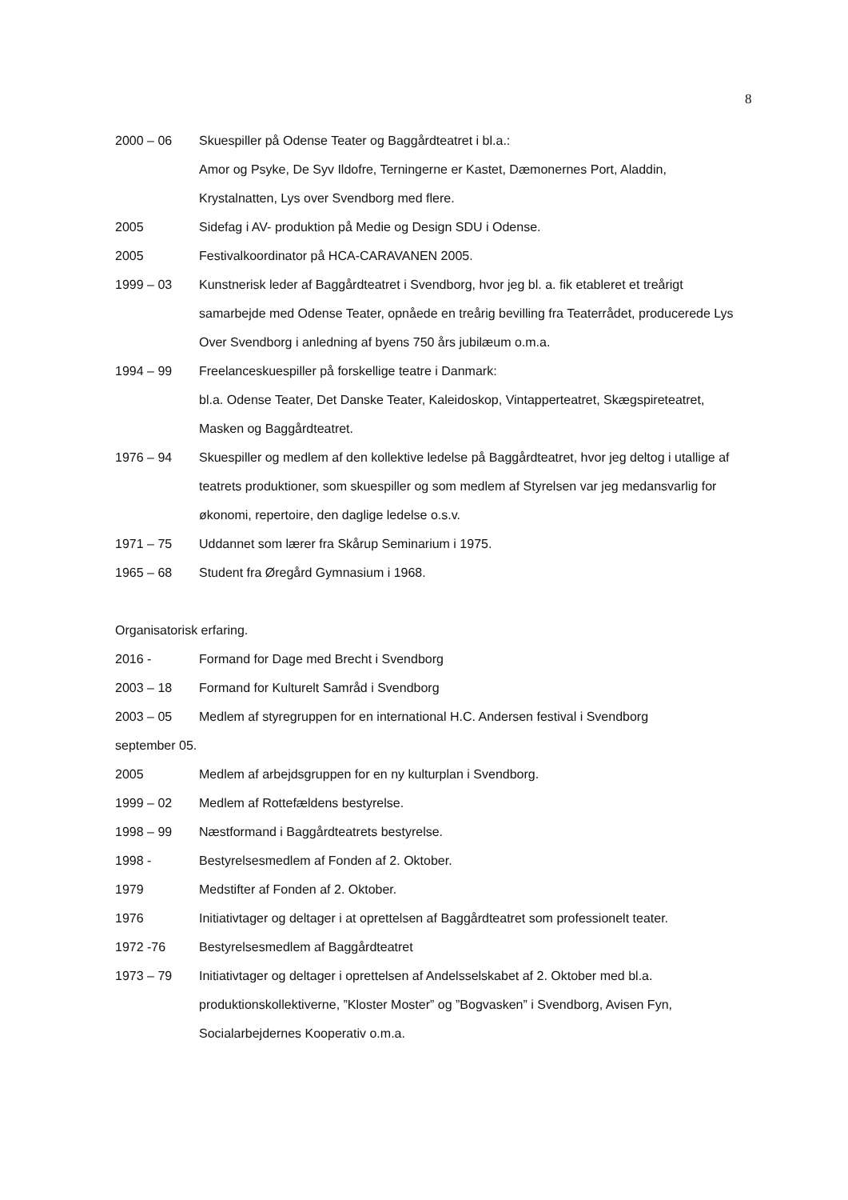8
2000 – 06 Skuespiller på Odense Teater og Baggårdteatret i bl.a.:
Amor og Psyke, De Syv Ildofre, Terningerne er Kastet, Dæmonernes Port, Aladdin, Krystalnatten, Lys over Svendborg med flere.
2005 Sidefag i AV- produktion på Medie og Design SDU i Odense.
2005 Festivalkoordinator på HCA-CARAVANEN 2005.
1999 – 03 Kunstnerisk leder af Baggårdteatret i Svendborg, hvor jeg bl. a. fik etableret et treårigt samarbejde med Odense Teater, opnåede en treårig bevilling fra Teaterrådet, producerede Lys Over Svendborg i anledning af byens 750 års jubilæum o.m.a.
1994 – 99 Freelanceskuespiller på forskellige teatre i Danmark:
bl.a. Odense Teater, Det Danske Teater, Kaleidoskop, Vintapperteatret, Skægspireteatret, Masken og Baggårdteatret.
1976 – 94 Skuespiller og medlem af den kollektive ledelse på Baggårdteatret, hvor jeg deltog i utallige af teatrets produktioner, som skuespiller og som medlem af Styrelsen var jeg medansvarlig for økonomi, repertoire, den daglige ledelse o.s.v.
1971 – 75 Uddannet som lærer fra Skårup Seminarium i 1975.
1965 – 68 Student fra Øregård Gymnasium i 1968.
Organisatorisk erfaring.
2016 - Formand for Dage med Brecht i Svendborg
2003 – 18 Formand for Kulturelt Samråd i Svendborg
2003 – 05 Medlem af styregruppen for en international H.C. Andersen festival i Svendborg
september 05.
2005 Medlem af arbejdsgruppen for en ny kulturplan i Svendborg.
1999 – 02 Medlem af Rottefældens bestyrelse.
1998 – 99 Næstformand i Baggårdteatrets bestyrelse.
1998 - Bestyrelsesmedlem af Fonden af 2. Oktober.
1979 Medstifter af Fonden af 2. Oktober.
1976 Initiativtager og deltager i at oprettelsen af Baggårdteatret som professionelt teater.
1972 -76 Bestyrelsesmedlem af Baggårdteatret
1973 – 79 Initiativtager og deltager i oprettelsen af Andelsselskabet af 2. Oktober med bl.a. produktionskollektiverne, ”Kloster Moster” og ”Bogvasken” i Svendborg, Avisen Fyn, Socialarbejdernes Kooperativ o.m.a.